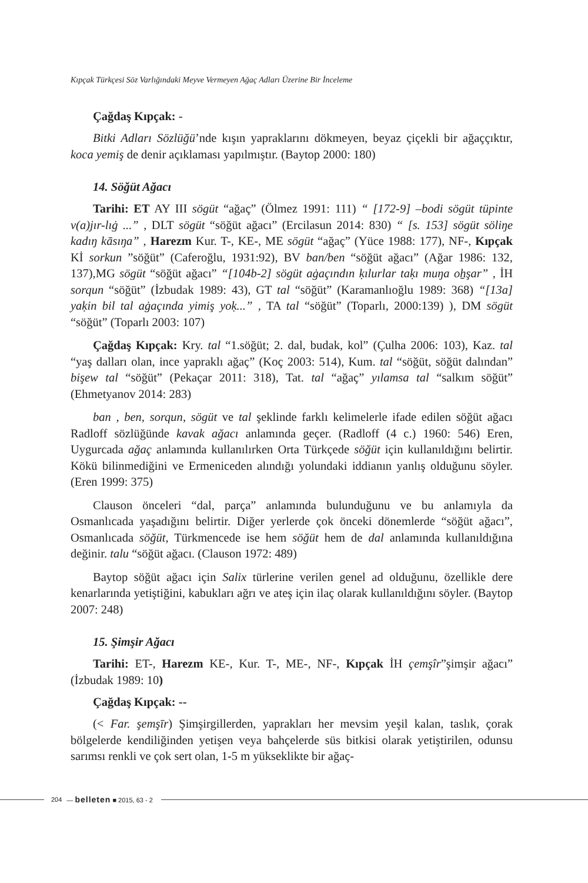Kıpçak Türkçesi Söz Varlığındaki Meyve Vermeyen Ağaç Adları Üzerine Bir İnceleme
Çağdaş Kıpçak: -
Bitki Adları Sözlüğü’nde kışın yapraklarını dökmeyen, beyaz çiçekli bir ağaççıktır, koca yemiş de denir açıklaması yapılmıştır. (Baytop 2000: 180)
14. Söğüt Ağacı
Tarihi: ET AY III sögüt “ağaç” (Ölmez 1991: 111) “ [172-9] –bodi sögüt tüpinte v(a)jır-lıġ ...” , DLT sögüt “söğüt ağacı” (Ercilasun 2014: 830) “ [s. 153] sögüt söliŋe kadıŋ kāsıŋa” , Harezm Kur. T-, KE-, ME sögüt “ağaç” (Yüce 1988: 177), NF-, Kıpçak Kİ sorkun ”söğüt” (Caferoğlu, 1931:92), BV ban/ben “söğüt ağacı” (Ağar 1986: 132, 137),MG sögüt “söğüt ağacı” “[104b-2] sögüt aġaçındın ḳılurlar taḳı muŋa oẖşar” , İH sorqun “söğüt” (İzbudak 1989: 43), GT tal “söğüt” (Karamanlıoğlu 1989: 368) “[13a] yaḳin bil tal aġaçında yimiş yoḳ...” , TA tal “söğüt” (Toparlı, 2000:139) ), DM sögüt “söğüt” (Toparlı 2003: 107)
Çağdaş Kıpçak: Kry. tal “1.söğüt; 2. dal, budak, kol” (Çulha 2006: 103), Kaz. tal “yaş dalları olan, ince yapraklı ağaç” (Koç 2003: 514), Kum. tal “söğüt, söğüt dalından” bişew tal “söğüt” (Pekaçar 2011: 318), Tat. tal “ağaç” yılamsa tal “salkım söğüt” (Ehmetyanov 2014: 283)
ban , ben, sorqun, sögüt ve tal şeklinde farklı kelimelerle ifade edilen söğüt ağacı Radloff sözlüğünde kavak ağacı anlamında geçer. (Radloff (4 c.) 1960: 546) Eren, Uygurcada ağaç anlamında kullanılırken Orta Türkçede söğüt için kullanıldığını belirtir. Kökü bilinmediğini ve Ermeniceden alındığı yolundaki iddianın yanlış olduğunu söyler. (Eren 1999: 375)
Clauson önceleri “dal, parça” anlamında bulunduğunu ve bu anlamıyla da Osmanlıcada yaşadığını belirtir. Diğer yerlerde çok önceki dönemlerde “söğüt ağacı”, Osmanlıcada söğüt, Türkmencede ise hem söğüt hem de dal anlamında kullanıldığına değinir. talu “söğüt ağacı. (Clauson 1972: 489)
Baytop söğüt ağacı için Salix türlerine verilen genel ad olduğunu, özellikle dere kenarlarında yetiştiğini, kabukları ağrı ve ateş için ilaç olarak kullanıldığını söyler. (Baytop 2007: 248)
15. Şimşir Ağacı
Tarihi: ET-, Harezm KE-, Kur. T-, ME-, NF-, Kıpçak İH çemşîr”şimşir ağacı” (İzbudak 1989: 10)
Çağdaş Kıpçak: --
(< Far. şemşīr) Şimşirgillerden, yaprakları her mevsim yeşil kalan, taslık, çorak bölgelerde kendiliğinden yetişen veya bahçelerde süs bitkisi olarak yetiştirilen, odunsu sarımsı renkli ve çok sert olan, 1-5 m yükseklikte bir ağaç-
204 — belleten ■ 2015, 63 - 2